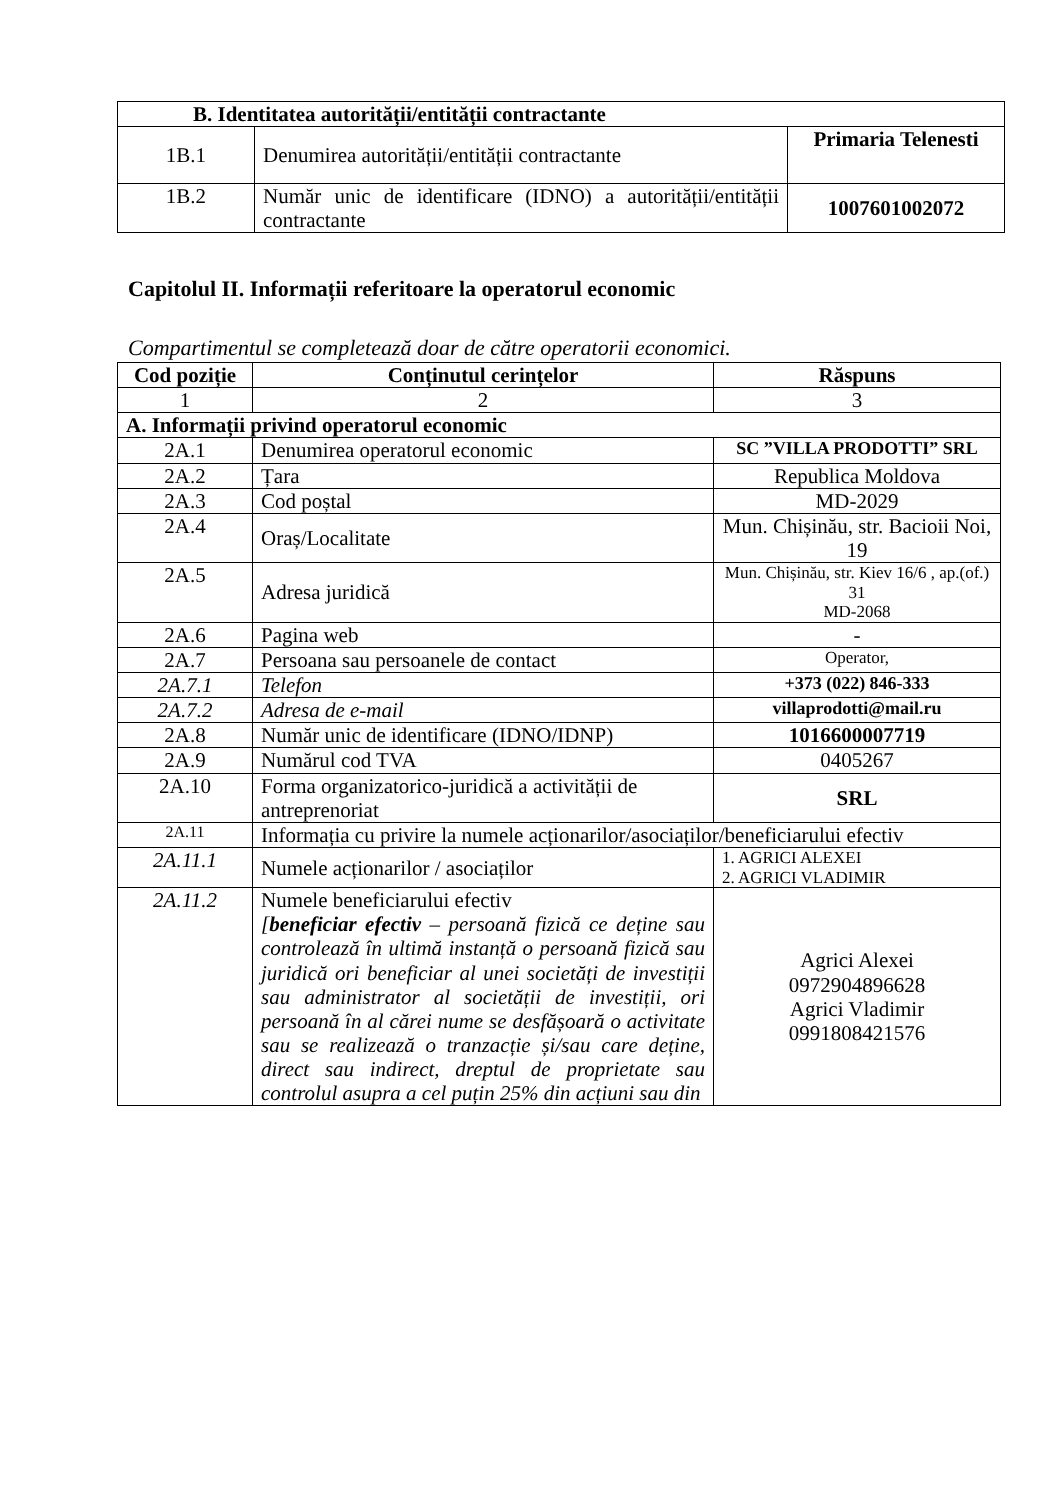| B. Identitatea autorității/entității contractante | | |
| 1B.1 | Denumirea autorității/entității contractante | Primaria Telenesti |
| 1B.2 | Număr unic de identificare (IDNO) a autorității/entității contractante | 1007601002072 |
Capitolul II. Informații referitoare la operatorul economic
Compartimentul se completează doar de către operatorii economici.
| Cod poziție | Conținutul cerințelor | Răspuns |
| --- | --- | --- |
| 1 | 2 | 3 |
| A. Informații privind operatorul economic | | |
| 2A.1 | Denumirea operatorul economic | SC ”VILLA PRODOTTI” SRL |
| 2A.2 | Țara | Republica Moldova |
| 2A.3 | Cod poștal | MD-2029 |
| 2A.4 | Oraș/Localitate | Mun. Chișinău, str. Bacioii Noi, 19 |
| 2A.5 | Adresa juridică | Mun. Chișinău, str. Kiev 16/6 , ap.(of.) 31 MD-2068 |
| 2A.6 | Pagina web | - |
| 2A.7 | Persoana sau persoanele de contact | Operator, |
| 2A.7.1 | Telefon | +373 (022) 846-333 |
| 2A.7.2 | Adresa de e-mail | villaprodotti@mail.ru |
| 2A.8 | Număr unic de identificare (IDNO/IDNP) | 1016600007719 |
| 2A.9 | Numărul cod TVA | 0405267 |
| 2A.10 | Forma organizatorico-juridică a activității de antreprenoriat | SRL |
| 2A.11 | Informația cu privire la numele acționarilor/asociaților/beneficiarului efectiv | |
| 2A.11.1 | Numele acționarilor / asociaților | 1. AGRICI ALEXEI 2. AGRICI VLADIMIR |
| 2A.11.2 | Numele beneficiarului efectiv [ beneficiar efectiv – persoană fizică ce deține sau controlează în ultimă instanță o persoană fizică sau juridică ori beneficiar al unei societăți de investiții sau administrator al societății de investiții, ori persoană în al cărei nume se desfășoară o activitate sau se realizează o tranzacție și/sau care deține, direct sau indirect, dreptul de proprietate sau controlul asupra a cel puțin 25% din acțiuni sau din | Agrici Alexei 0972904896628 Agrici Vladimir 0991808421576 |